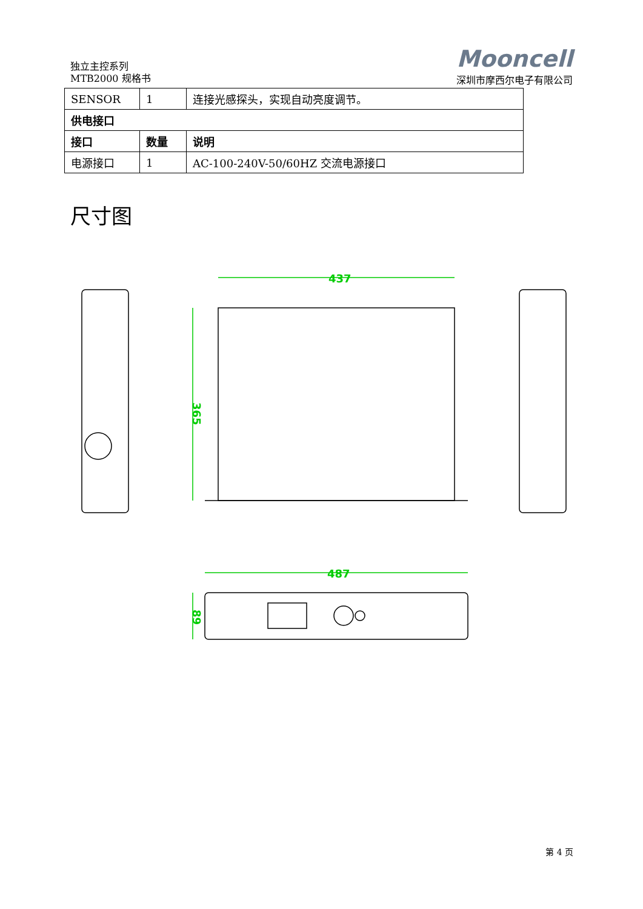独立主控系列
MTB2000 规格书
Mooncell
深圳市摩西尔电子有限公司
| SENSOR | 1 | 连接光感探头，实现自动亮度调节。 |
| 供电接口 | | |
| 接口 | 数量 | 说明 |
| 电源接口 | 1 | AC-100-240V-50/60HZ 交流电源接口 |
尺寸图
437
365
487
89
第 4 页